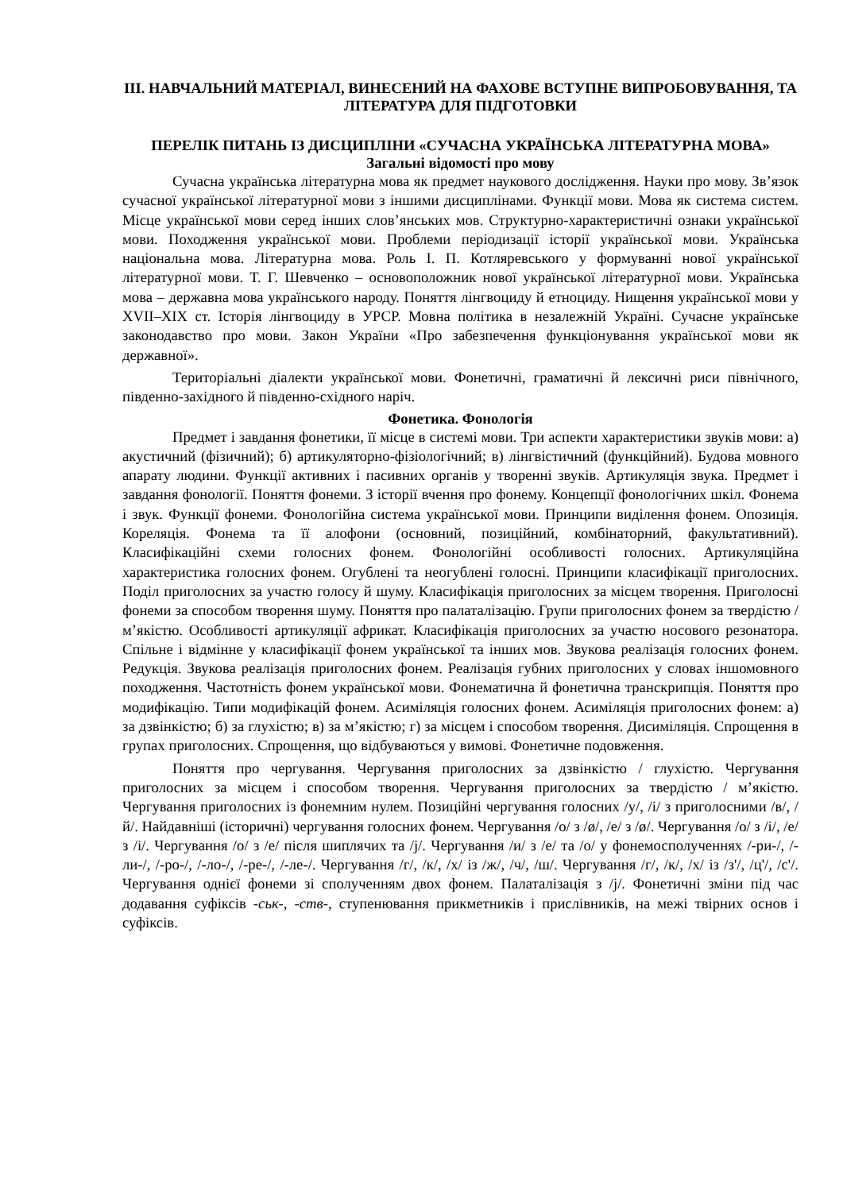ІІІ. НАВЧАЛЬНИЙ МАТЕРІАЛ, ВИНЕСЕНИЙ НА ФАХОВЕ ВСТУПНЕ ВИПРОБОВУВАННЯ, ТА ЛІТЕРАТУРА ДЛЯ ПІДГОТОВКИ
ПЕРЕЛІК ПИТАНЬ ІЗ ДИСЦИПЛІНИ «СУЧАСНА УКРАЇНСЬКА ЛІТЕРАТУРНА МОВА»
Загальні відомості про мову
Сучасна українська літературна мова як предмет наукового дослідження. Науки про мову. Зв’язок сучасної української літературної мови з іншими дисциплінами. Функції мови. Мова як система систем. Місце української мови серед інших слов’янських мов. Структурно-характеристичні ознаки української мови. Походження української мови. Проблеми періодизації історії української мови. Українська національна мова. Літературна мова. Роль І. П. Котляревського у формуванні нової української літературної мови. Т. Г. Шевченко – основоположник нової української літературної мови. Українська мова – державна мова українського народу. Поняття лінгвоциду й етноциду. Нищення української мови у XVII–XIX ст. Історія лінгвоциду в УРСР. Мовна політика в незалежній Україні. Сучасне українське законодавство про мови. Закон України «Про забезпечення функціонування української мови як державної».
Територіальні діалекти української мови. Фонетичні, граматичні й лексичні риси північного, південно-західного й південно-східного наріч.
Фонетика. Фонологія
Предмет і завдання фонетики, її місце в системі мови. Три аспекти характеристики звуків мови: а) акустичний (фізичний); б) артикуляторно-фізіологічний; в) лінгвістичний (функційний). Будова мовного апарату людини. Функції активних і пасивних органів у творенні звуків. Артикуляція звука. Предмет і завдання фонології. Поняття фонеми. З історії вчення про фонему. Концепції фонологічних шкіл. Фонема і звук. Функції фонеми. Фонологійна система української мови. Принципи виділення фонем. Опозиція. Кореляція. Фонема та її алофони (основний, позиційний, комбінаторний, факультативний). Класифікаційні схеми голосних фонем. Фонологійні особливості голосних. Артикуляційна характеристика голосних фонем. Огублені та неогублені голосні. Принципи класифікації приголосних. Поділ приголосних за участю голосу й шуму. Класифікація приголосних за місцем творення. Приголосні фонеми за способом творення шуму. Поняття про палаталізацію. Групи приголосних фонем за твердістю / м’якістю. Особливості артикуляції африкат. Класифікація приголосних за участю носового резонатора. Спільне і відмінне у класифікації фонем української та інших мов. Звукова реалізація голосних фонем. Редукція. Звукова реалізація приголосних фонем. Реалізація губних приголосних у словах іншомовного походження. Частотність фонем української мови. Фонематична й фонетична транскрипція. Поняття про модифікацію. Типи модифікацій фонем. Асиміляція голосних фонем. Асиміляція приголосних фонем: а) за дзвінкістю; б) за глухістю; в) за м’якістю; г) за місцем і способом творення. Дисиміляція. Спрощення в групах приголосних. Спрощення, що відбуваються у вимові. Фонетичне подовження.
Поняття про чергування. Чергування приголосних за дзвінкістю / глухістю. Чергування приголосних за місцем і способом творення. Чергування приголосних за твердістю / м’якістю. Чергування приголосних із фонемним нулем. Позиційні чергування голосних /у/, /і/ з приголосними /в/, /й/. Найдавніші (історичні) чергування голосних фонем. Чергування /о/ з /ø/, /е/ з /ø/. Чергування /о/ з /і/, /е/ з /і/. Чергування /о/ з /е/ після шиплячих та /j/. Чергування /и/ з /е/ та /о/ у фонемосполученнях /-ри-/, /-ли-/, /-ро-/, /-ло-/, /-ре-/, /-ле-/. Чергування /г/, /к/, /х/ із /ж/, /ч/, /ш/. Чергування /г/, /к/, /х/ із /з'/, /ц'/, /с'/. Чергування однієї фонеми зі сполученням двох фонем. Палаталізація з /j/. Фонетичні зміни під час додавання суфіксів -ськ-, -ств-, ступенювання прикметників і прислівників, на межі твірних основ і суфіксів.